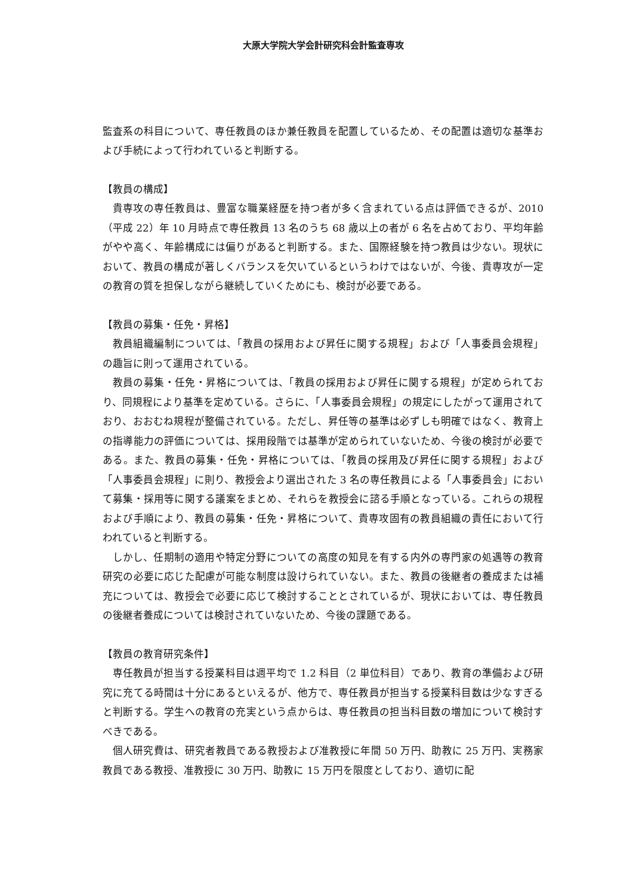大原大学院大学会計研究科会計監査専攻
監査系の科目について、専任教員のほか兼任教員を配置しているため、その配置は適切な基準および手続によって行われていると判断する。
【教員の構成】
貴専攻の専任教員は、豊富な職業経歴を持つ者が多く含まれている点は評価できるが、2010（平成 22）年 10 月時点で専任教員 13 名のうち 68 歳以上の者が 6 名を占めており、平均年齢がやや高く、年齢構成には偏りがあると判断する。また、国際経験を持つ教員は少ない。現状において、教員の構成が著しくバランスを欠いているというわけではないが、今後、貴専攻が一定の教育の質を担保しながら継続していくためにも、検討が必要である。
【教員の募集・任免・昇格】
教員組織編制については、「教員の採用および昇任に関する規程」および「人事委員会規程」の趣旨に則って運用されている。
教員の募集・任免・昇格については、「教員の採用および昇任に関する規程」が定められており、同規程により基準を定めている。さらに、「人事委員会規程」の規定にしたがって運用されており、おおむね規程が整備されている。ただし、昇任等の基準は必ずしも明確ではなく、教育上の指導能力の評価については、採用段階では基準が定められていないため、今後の検討が必要である。また、教員の募集・任免・昇格については、「教員の採用及び昇任に関する規程」および「人事委員会規程」に則り、教授会より選出された 3 名の専任教員による「人事委員会」において募集・採用等に関する議案をまとめ、それらを教授会に諮る手順となっている。これらの規程および手順により、教員の募集・任免・昇格について、貴専攻固有の教員組織の責任において行われていると判断する。
しかし、任期制の適用や特定分野についての高度の知見を有する内外の専門家の処遇等の教育研究の必要に応じた配慮が可能な制度は設けられていない。また、教員の後継者の養成または補充については、教授会で必要に応じて検討することとされているが、現状においては、専任教員の後継者養成については検討されていないため、今後の課題である。
【教員の教育研究条件】
専任教員が担当する授業科目は週平均で 1.2 科目（2 単位科目）であり、教育の準備および研究に充てる時間は十分にあるといえるが、他方で、専任教員が担当する授業科目数は少なすぎると判断する。学生への教育の充実という点からは、専任教員の担当科目数の増加について検討すべきである。
個人研究費は、研究者教員である教授および准教授に年間 50 万円、助教に 25 万円、実務家教員である教授、准教授に 30 万円、助教に 15 万円を限度としており、適切に配